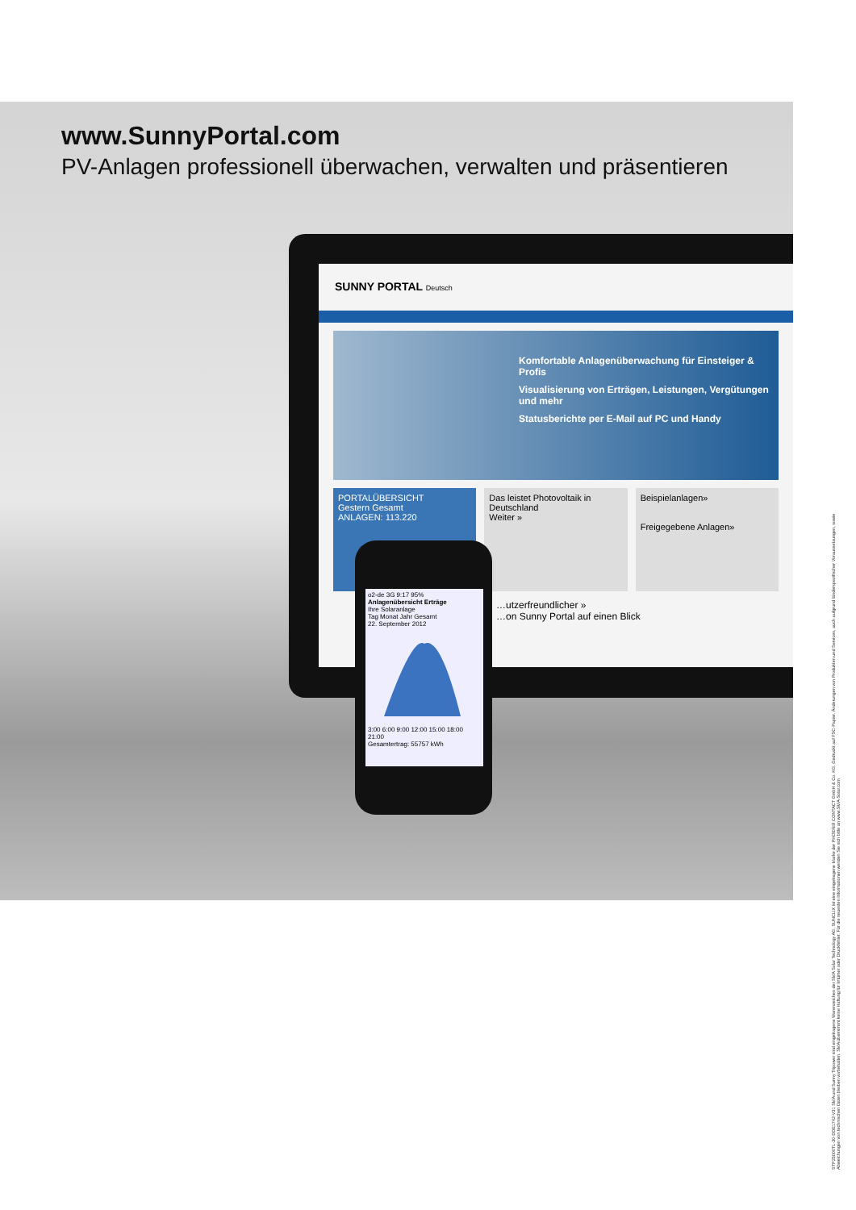www.SunnyPortal.com
PV-Anlagen professionell überwachen, verwalten und präsentieren
SUNNY PORTAL Deutsch
Komfortable Anlagenüberwachung für Einsteiger & Profis
Visualisierung von Erträgen, Leistungen, Vergütungen und mehr
Statusberichte per E-Mail auf PC und Handy
PORTALÜBERSICHT
Gestern Gesamt
ANLAGEN: 113.220
Das leistet Photovoltaik in Deutschland
Weiter »
Beispielanlagen»
Freigegebene Anlagen»
…utzerfreundlicher »
…on Sunny Portal auf einen Blick
o2-de 3G 9:17 95%
Anlagenübersicht Erträge
Ihre Solaranlage
Tag Monat Jahr Gesamt
22. September 2012
3:00 6:00 9:00 12:00 15:00 18:00 21:00
Gesamtertrag: 55757 kWh
STP25000TL-30-DDE1742-V31 SMA und Sunny Tripower sind eingetragene Warenzeichen der SMA Solar Technology AG. SUNCLIX ist eine eingetragene Marke der PHOENIX CONTACT GmbH & Co. KG. Gedruckt auf FSC-Papier. Änderungen von Produkten und Services, auch aufgrund länderspezifischer Voraussetzungen, sowie Abweichungen von technischen Daten bleiben vorbehalten. SMA übernimmt keine Haftung für Irrtümer oder Druckfehler. Für die neuesten Informationen wenden Sie sich bitte an www.SMA-Solar.com